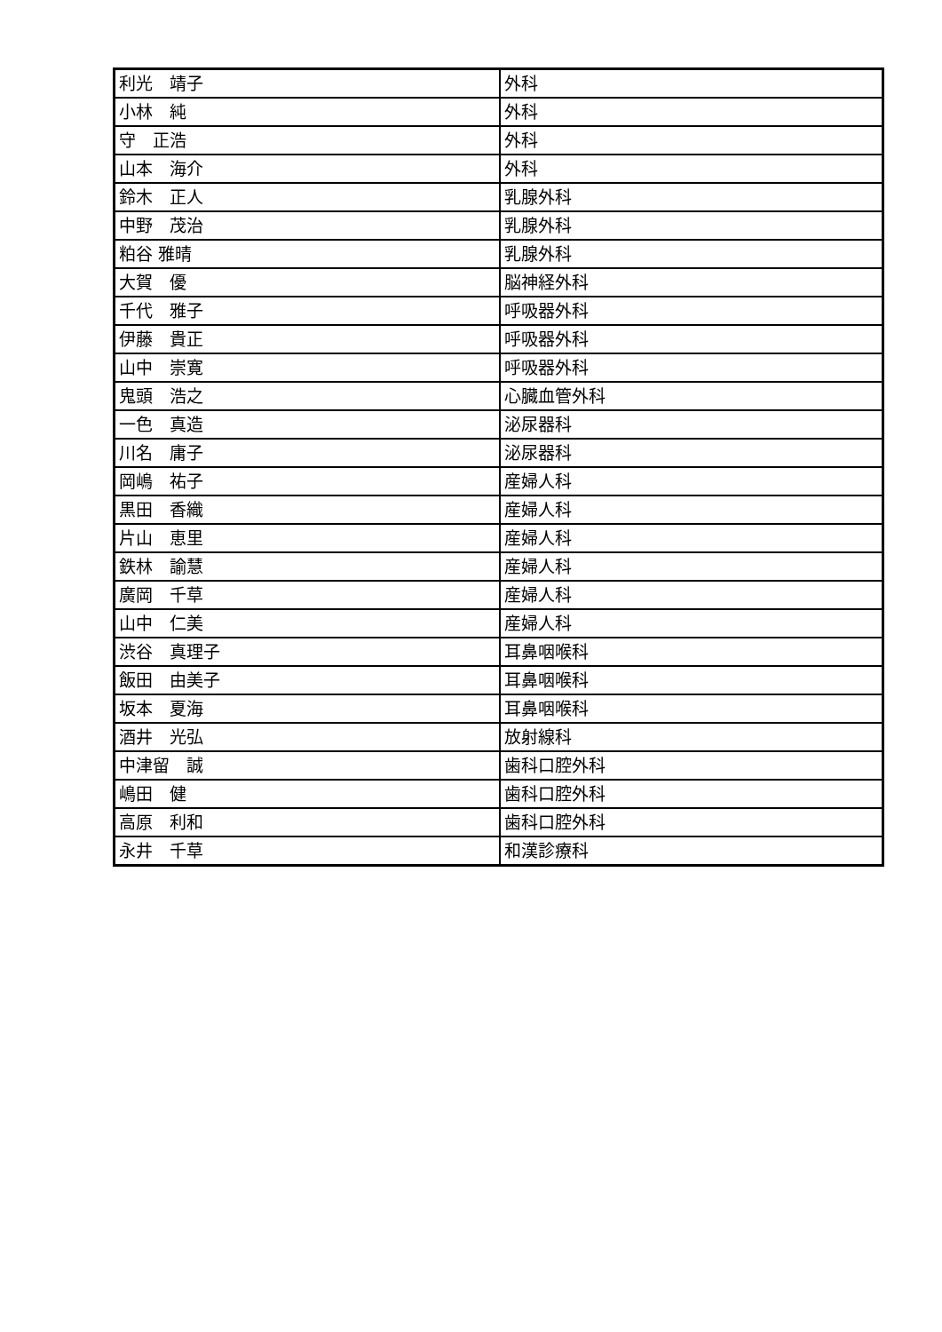| 利光 靖子 | 外科 |
| 小林 純 | 外科 |
| 守 正浩 | 外科 |
| 山本 海介 | 外科 |
| 鈴木 正人 | 乳腺外科 |
| 中野 茂治 | 乳腺外科 |
| 粕谷 雅晴 | 乳腺外科 |
| 大賀 優 | 脳神経外科 |
| 千代 雅子 | 呼吸器外科 |
| 伊藤 貴正 | 呼吸器外科 |
| 山中 崇寛 | 呼吸器外科 |
| 鬼頭 浩之 | 心臓血管外科 |
| 一色 真造 | 泌尿器科 |
| 川名 庸子 | 泌尿器科 |
| 岡嶋 祐子 | 産婦人科 |
| 黒田 香織 | 産婦人科 |
| 片山 恵里 | 産婦人科 |
| 鉄林 諭慧 | 産婦人科 |
| 廣岡 千草 | 産婦人科 |
| 山中 仁美 | 産婦人科 |
| 渋谷 真理子 | 耳鼻咽喉科 |
| 飯田 由美子 | 耳鼻咽喉科 |
| 坂本 夏海 | 耳鼻咽喉科 |
| 酒井 光弘 | 放射線科 |
| 中津留 誠 | 歯科口腔外科 |
| 嶋田 健 | 歯科口腔外科 |
| 高原 利和 | 歯科口腔外科 |
| 永井 千草 | 和漢診療科 |